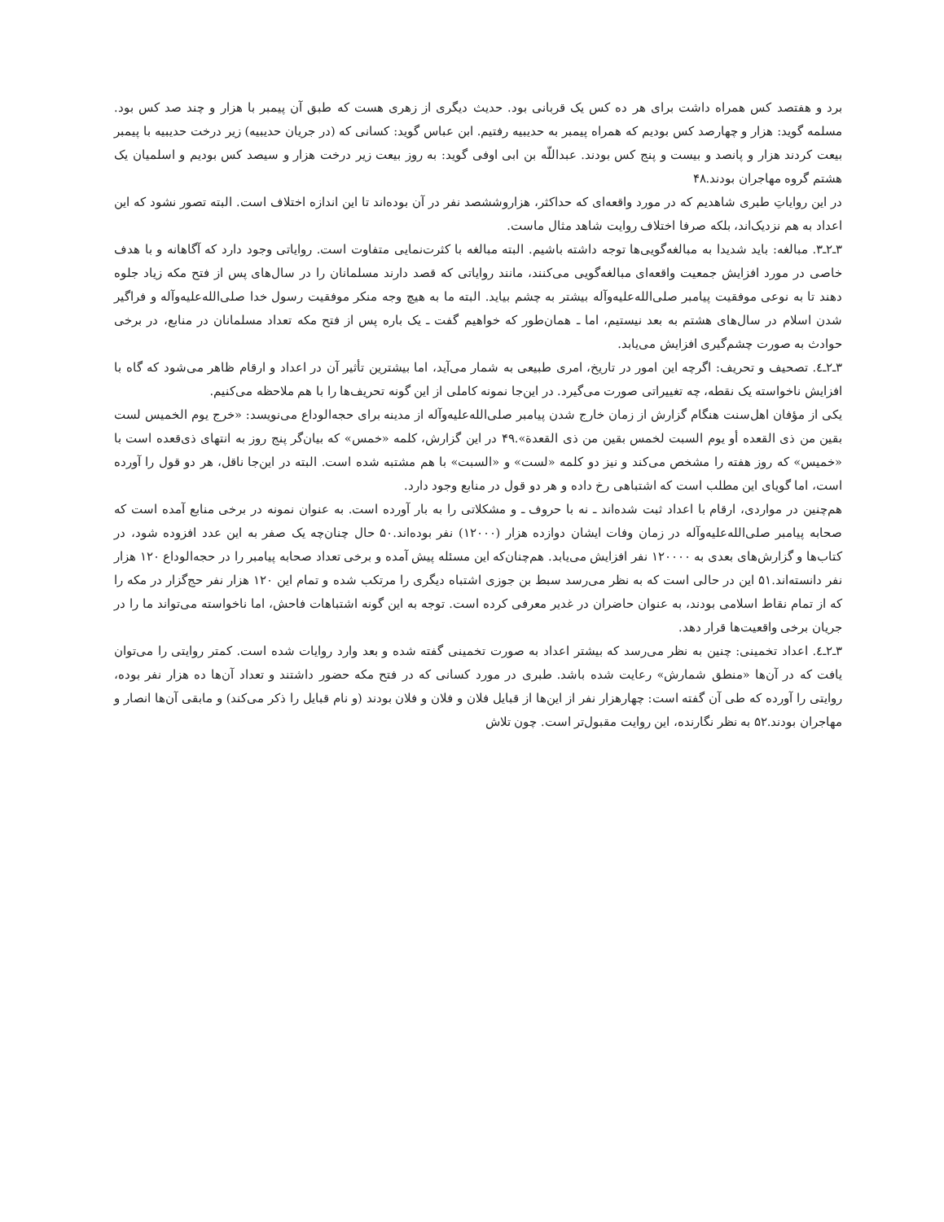برد و هفتصد کس همراه داشت برای هر ده کس یک قربانی بود. حدیث دیگری از زهری هست که طبق آن پیمبر با هزار و چند صد کس بود. مسلمه گوید: هزار و چهارصد کس بودیم که همراه پیمبر به حدیبیه رفتیم. ابن عباس گوید: کسانی که (در جریان حدیبیه) زیر درخت حدیبیه با پیمبر بیعت کردند هزار و پانصد و بیست و پنج کس بودند. عبداللّه بن ابی اوفی گوید: به روز بیعت زیر درخت هزار و سیصد کس بودیم و اسلمیان یک هشتم گروه مهاجران بودند.۴۸
در این روایاتِ طبری شاهدیم که در مورد واقعه‌ای که حداکثر، هزاروششصد نفر در آن بوده‌اند تا این اندازه اختلاف است. البته تصور نشود که این اعداد به هم نزدیک‌اند، بلکه صرفا اختلاف روایت شاهد مثال ماست.
۳ـ۲ـ۳. مبالغه: باید شدیدا به مبالغه‌گویی‌ها توجه داشته باشیم. البته مبالغه با کثرت‌نمایی متفاوت است. روایاتی وجود دارد که آگاهانه و با هدف خاصی در مورد افزایش جمعیت واقعه‌ای مبالغه‌گویی می‌کنند، مانند روایاتی که قصد دارند مسلمانان را در سال‌های پس از فتح مکه زیاد جلوه دهند تا به نوعی موفقیت پیامبر صلی‌الله‌علیه‌وآله بیشتر به چشم بیاید. البته ما به هیچ وجه منکر موفقیت رسول خدا صلی‌الله‌علیه‌وآله و فراگیر شدن اسلام در سال‌های هشتم به بعد نیستیم، اما ـ همان‌طور که خواهیم گفت ـ یک باره پس از فتح مکه تعداد مسلمانان در منابع، در برخی حوادث به صورت چشم‌گیری افزایش می‌یابد.
۳ـ۲ـ٤. تصحیف و تحریف: اگرچه این امور در تاریخ، امری طبیعی به شمار می‌آید، اما بیشترین تأثیر آن در اعداد و ارقام ظاهر می‌شود که گاه با افزایش ناخواسته یک نقطه، چه تغییراتی صورت می‌گیرد. در این‌جا نمونه کاملی از این گونه تحریف‌ها را با هم ملاحظه می‌کنیم.
یکی از مؤفان اهل‌سنت هنگام گزارش از زمان خارج شدن پیامبر صلی‌الله‌علیه‌وآله از مدینه برای حجه‌الوداع می‌نویسد: «خرج یوم الخمیس لست بقین من ذی القعده أو یوم السبت لخمس بقین من ذی القعدة».۴۹ در این گزارش، کلمه «خمس» که بیان‌گر پنج روز به انتهای ذی‌قعده است با «خمیس» که روز هفته را مشخص می‌کند و نیز دو کلمه «لست» و «السبت» با هم مشتبه شده است. البته در این‌جا ناقل، هر دو قول را آورده است، اما گویای این مطلب است که اشتباهی رخ داده و هر دو قول در منابع وجود دارد.
هم‌چنین در مواردی، ارقام با اعداد ثبت شده‌اند ـ نه با حروف ـ و مشکلاتی را به بار آورده است. به عنوان نمونه در برخی منابع آمده است که صحابه پیامبر صلی‌الله‌علیه‌وآله در زمان وفات ایشان دوازده هزار (۱۲۰۰۰) نفر بوده‌اند.۵۰ حال چنان‌چه یک صفر به این عدد افزوده شود، در کتاب‌ها و گزارش‌های بعدی به ۱۲۰۰۰۰ نفر افزایش می‌یابد. هم‌چنان‌که این مسئله پیش آمده و برخی تعداد صحابه پیامبر را در حجه‌الوداع ۱۲۰ هزار نفر دانسته‌اند.۵۱ این در حالی است که به نظر می‌رسد سبط بن جوزی اشتباه دیگری را مرتکب شده و تمام این ۱۲۰ هزار نفر حج‌گزار در مکه را که از تمام نقاط اسلامی بودند، به عنوان حاضران در غدیر معرفی کرده است. توجه به این گونه اشتباهات فاحش، اما ناخواسته می‌تواند ما را در جریان برخی واقعیت‌ها قرار دهد.
۳ـ۲ـ٤. اعداد تخمینی: چنین به نظر می‌رسد که بیشتر اعداد به صورت تخمینی گفته شده و بعد وارد روایات شده است. کمتر روایتی را می‌توان یافت که در آن‌ها «منطق شمارش» رعایت شده باشد. طبری در مورد کسانی که در فتح مکه حضور داشتند و تعداد آن‌ها ده هزار نفر بوده، روایتی را آورده که طی آن گفته است: چهارهزار نفر از این‌ها از قبایل فلان و فلان و فلان بودند (و نام قبایل را ذکر می‌کند) و مابقی آن‌ها انصار و مهاجران بودند.۵۲ به نظر نگارنده، این روایت مقبول‌تر است. چون تلاش